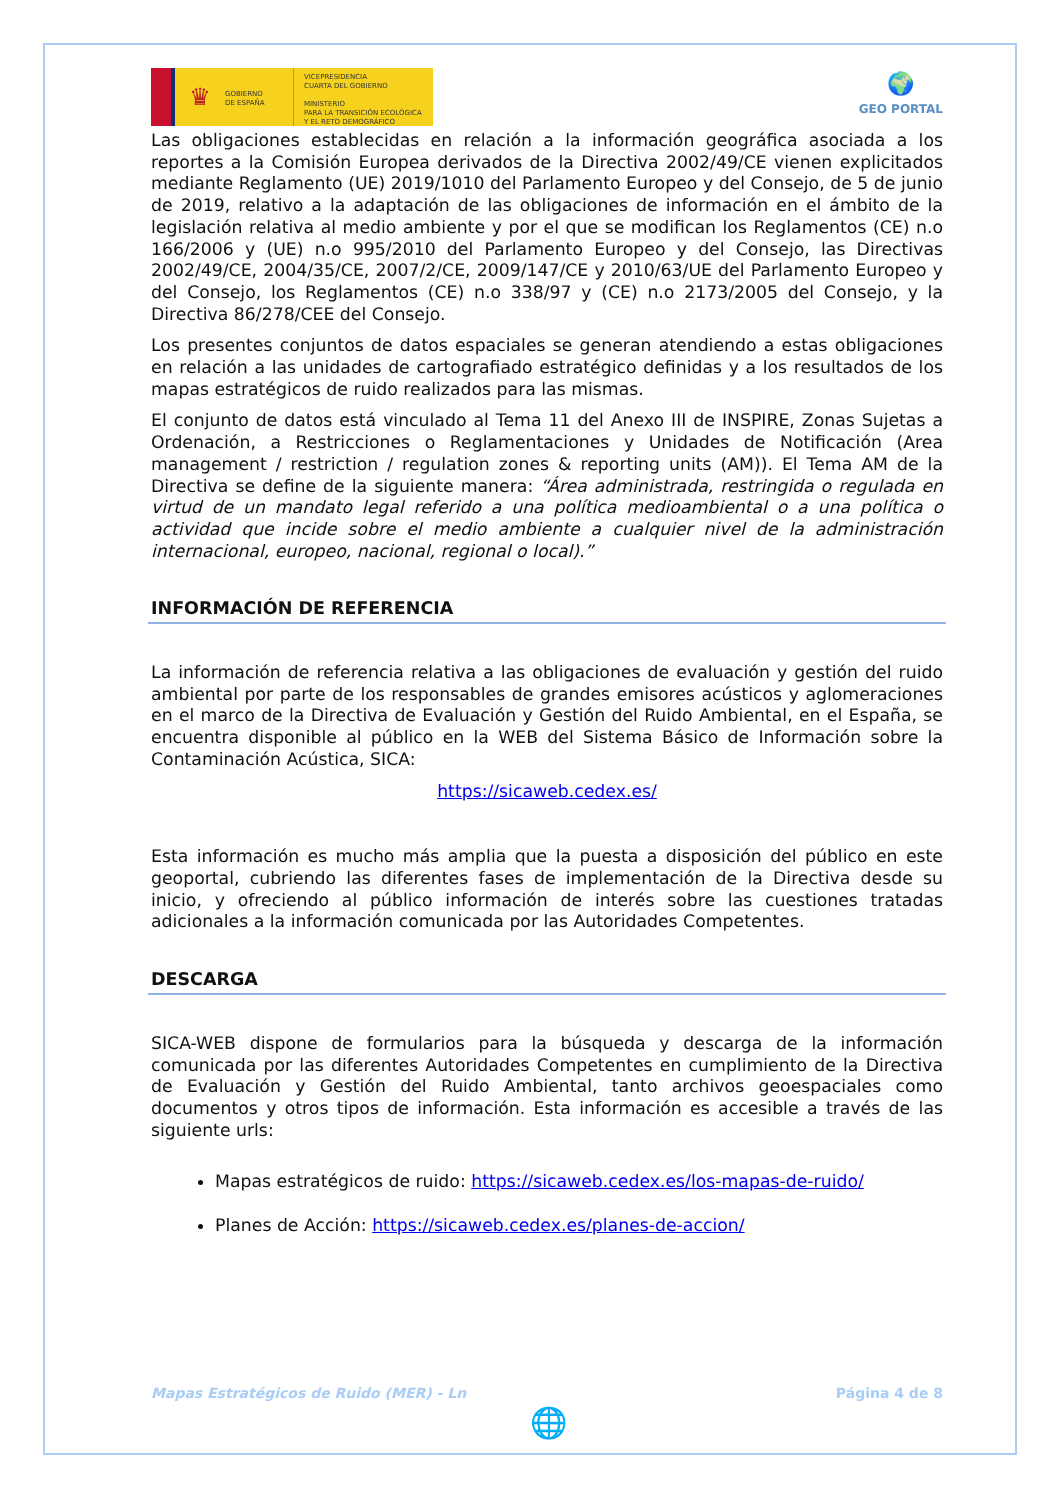♛
GOBIERNO
DE ESPAÑA
VICEPRESIDENCIA
CUARTA DEL GOBIERNO
MINISTERIO
PARA LA TRANSICIÓN ECOLÓGICA
Y EL RETO DEMOGRÁFICO
🌍
GEO PORTAL
Las obligaciones establecidas en relación a la información geográfica asociada a los reportes a la Comisión Europea derivados de la Directiva 2002/49/CE vienen explicitados mediante Reglamento (UE) 2019/1010 del Parlamento Europeo y del Consejo, de 5 de junio de 2019, relativo a la adaptación de las obligaciones de información en el ámbito de la legislación relativa al medio ambiente y por el que se modifican los Reglamentos (CE) n.o 166/2006 y (UE) n.o 995/2010 del Parlamento Europeo y del Consejo, las Directivas 2002/49/CE, 2004/35/CE, 2007/2/CE, 2009/147/CE y 2010/63/UE del Parlamento Europeo y del Consejo, los Reglamentos (CE) n.o 338/97 y (CE) n.o 2173/2005 del Consejo, y la Directiva 86/278/CEE del Consejo.
Los presentes conjuntos de datos espaciales se generan atendiendo a estas obligaciones en relación a las unidades de cartografiado estratégico definidas y a los resultados de los mapas estratégicos de ruido realizados para las mismas.
El conjunto de datos está vinculado al Tema 11 del Anexo III de INSPIRE, Zonas Sujetas a Ordenación, a Restricciones o Reglamentaciones y Unidades de Notificación (Area management / restriction / regulation zones & reporting units (AM)). El Tema AM de la Directiva se define de la siguiente manera: “Área administrada, restringida o regulada en virtud de un mandato legal referido a una política medioambiental o a una política o actividad que incide sobre el medio ambiente a cualquier nivel de la administración internacional, europeo, nacional, regional o local).”
INFORMACIÓN DE REFERENCIA
La información de referencia relativa a las obligaciones de evaluación y gestión del ruido ambiental por parte de los responsables de grandes emisores acústicos y aglomeraciones en el marco de la Directiva de Evaluación y Gestión del Ruido Ambiental, en el España, se encuentra disponible al público en la WEB del Sistema Básico de Información sobre la Contaminación Acústica, SICA:
https://sicaweb.cedex.es/
Esta información es mucho más amplia que la puesta a disposición del público en este geoportal, cubriendo las diferentes fases de implementación de la Directiva desde su inicio, y ofreciendo al público información de interés sobre las cuestiones tratadas adicionales a la información comunicada por las Autoridades Competentes.
DESCARGA
SICA-WEB dispone de formularios para la búsqueda y descarga de la información comunicada por las diferentes Autoridades Competentes en cumplimiento de la Directiva de Evaluación y Gestión del Ruido Ambiental, tanto archivos geoespaciales como documentos y otros tipos de información. Esta información es accesible a través de las siguiente urls:
Mapas estratégicos de ruido: https://sicaweb.cedex.es/los-mapas-de-ruido/
Planes de Acción: https://sicaweb.cedex.es/planes-de-accion/
Mapas Estratégicos de Ruido (MER) - Ln Página 4 de 8
🌐